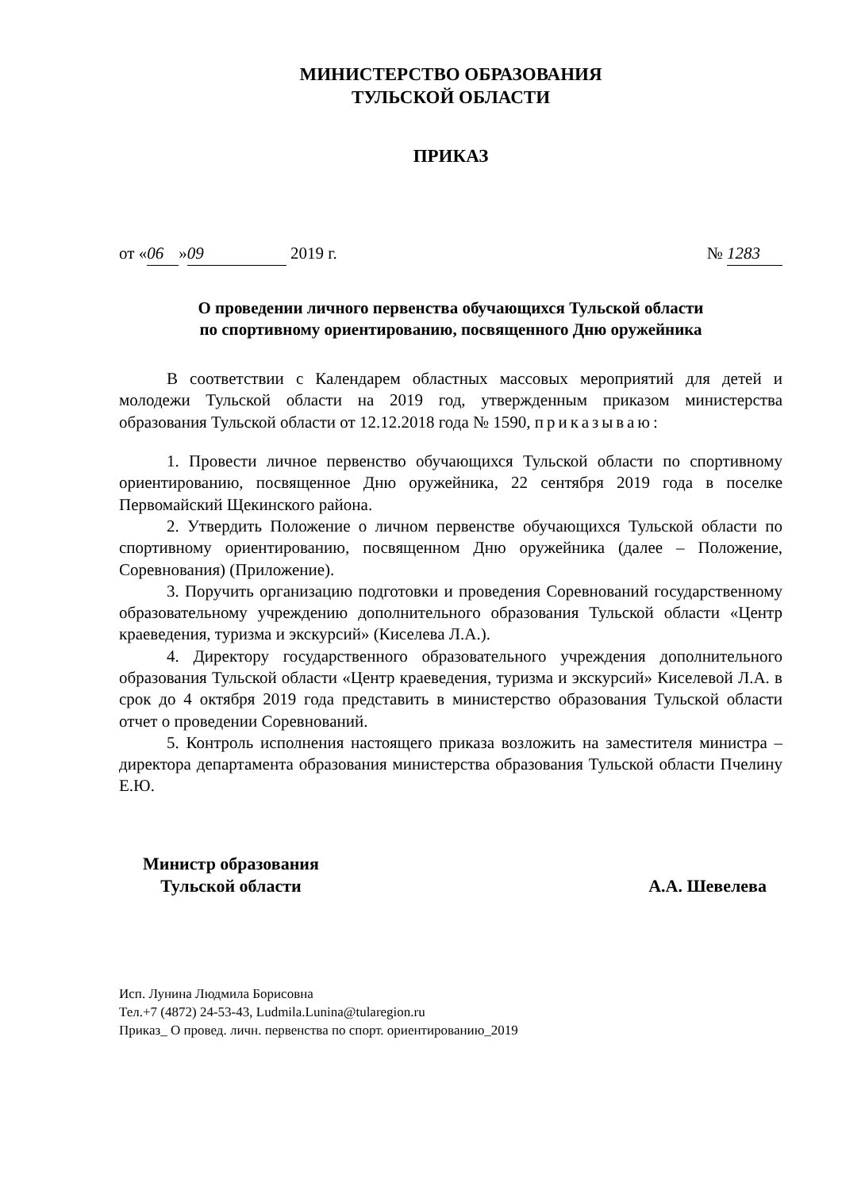МИНИСТЕРСТВО ОБРАЗОВАНИЯ
ТУЛЬСКОЙ ОБЛАСТИ
ПРИКАЗ
от « 06 » 09 2019 г. № 1283
О проведении личного первенства обучающихся Тульской области
по спортивному ориентированию, посвященного Дню оружейника
В соответствии с Календарем областных массовых мероприятий для детей и молодежи Тульской области на 2019 год, утвержденным приказом министерства образования Тульской области от 12.12.2018 года № 1590, приказываю:
1. Провести личное первенство обучающихся Тульской области по спортивному ориентированию, посвященное Дню оружейника, 22 сентября 2019 года в поселке Первомайский Щекинского района.
2. Утвердить Положение о личном первенстве обучающихся Тульской области по спортивному ориентированию, посвященном Дню оружейника (далее – Положение, Соревнования) (Приложение).
3. Поручить организацию подготовки и проведения Соревнований государственному образовательному учреждению дополнительного образования Тульской области «Центр краеведения, туризма и экскурсий» (Киселева Л.А.).
4. Директору государственного образовательного учреждения дополнительного образования Тульской области «Центр краеведения, туризма и экскурсий» Киселевой Л.А. в срок до 4 октября 2019 года представить в министерство образования Тульской области отчет о проведении Соревнований.
5. Контроль исполнения настоящего приказа возложить на заместителя министра – директора департамента образования министерства образования Тульской области Пчелину Е.Ю.
Министр образования
Тульской области
А.А. Шевелева
Исп. Лунина Людмила Борисовна
Тел.+7 (4872) 24-53-43, Ludmila.Lunina@tularegion.ru
Приказ_ О провед. личн. первенства по спорт. ориентированию_2019